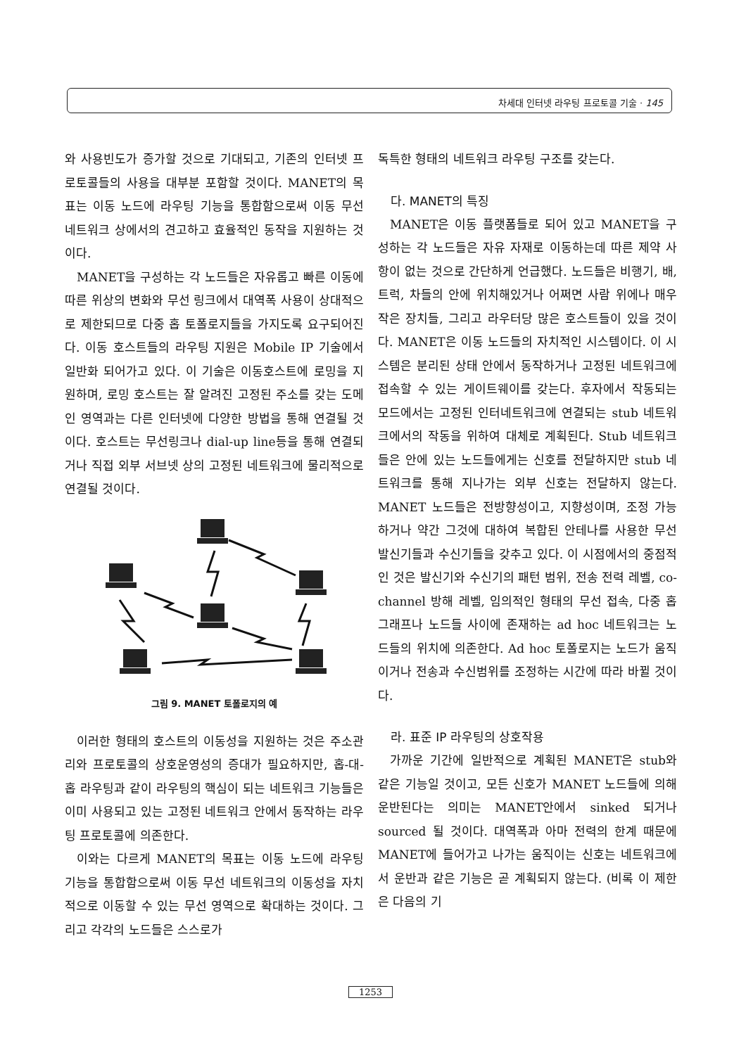차세대 인터넷 라우팅 프로토콜 기술 · 145
와 사용빈도가 증가할 것으로 기대되고, 기존의 인터넷 프로토콜들의 사용을 대부분 포함할 것이다. MANET의 목표는 이동 노드에 라우팅 기능을 통합함으로써 이동 무선 네트워크 상에서의 견고하고 효율적인 동작을 지원하는 것이다.
MANET을 구성하는 각 노드들은 자유롭고 빠른 이동에 따른 위상의 변화와 무선 링크에서 대역폭 사용이 상대적으로 제한되므로 다중 홉 토폴로지들을 가지도록 요구되어진다. 이동 호스트들의 라우팅 지원은 Mobile IP 기술에서 일반화 되어가고 있다. 이 기술은 이동호스트에 로밍을 지원하며, 로밍 호스트는 잘 알려진 고정된 주소를 갖는 도메인 영역과는 다른 인터넷에 다양한 방법을 통해 연결될 것이다. 호스트는 무선링크나 dial-up line등을 통해 연결되거나 직접 외부 서브넷 상의 고정된 네트워크에 물리적으로 연결될 것이다.
그림 9. MANET 토폴로지의 예
이러한 형태의 호스트의 이동성을 지원하는 것은 주소관리와 프로토콜의 상호운영성의 증대가 필요하지만, 홉-대-홉 라우팅과 같이 라우팅의 핵심이 되는 네트워크 기능들은 이미 사용되고 있는 고정된 네트워크 안에서 동작하는 라우팅 프로토콜에 의존한다.
이와는 다르게 MANET의 목표는 이동 노드에 라우팅 기능을 통합함으로써 이동 무선 네트워크의 이동성을 자치적으로 이동할 수 있는 무선 영역으로 확대하는 것이다. 그리고 각각의 노드들은 스스로가
독특한 형태의 네트워크 라우팅 구조를 갖는다.
다. MANET의 특징
MANET은 이동 플랫폼들로 되어 있고 MANET을 구성하는 각 노드들은 자유 자재로 이동하는데 따른 제약 사항이 없는 것으로 간단하게 언급했다. 노드들은 비행기, 배, 트럭, 차들의 안에 위치해있거나 어쩌면 사람 위에나 매우 작은 장치들, 그리고 라우터당 많은 호스트들이 있을 것이다. MANET은 이동 노드들의 자치적인 시스템이다. 이 시스템은 분리된 상태 안에서 동작하거나 고정된 네트워크에 접속할 수 있는 게이트웨이를 갖는다. 후자에서 작동되는 모드에서는 고정된 인터네트워크에 연결되는 stub 네트워크에서의 작동을 위하여 대체로 계획된다. Stub 네트워크들은 안에 있는 노드들에게는 신호를 전달하지만 stub 네트워크를 통해 지나가는 외부 신호는 전달하지 않는다. MANET 노드들은 전방향성이고, 지향성이며, 조정 가능하거나 약간 그것에 대하여 복합된 안테나를 사용한 무선 발신기들과 수신기들을 갖추고 있다. 이 시점에서의 중점적인 것은 발신기와 수신기의 패턴 범위, 전송 전력 레벨, co-channel 방해 레벨, 임의적인 형태의 무선 접속, 다중 홉 그래프나 노드들 사이에 존재하는 ad hoc 네트워크는 노드들의 위치에 의존한다. Ad hoc 토폴로지는 노드가 움직이거나 전송과 수신범위를 조정하는 시간에 따라 바뀔 것이다.
라. 표준 IP 라우팅의 상호작용
가까운 기간에 일반적으로 계획된 MANET은 stub와 같은 기능일 것이고, 모든 신호가 MANET 노드들에 의해 운반된다는 의미는 MANET안에서 sinked 되거나 sourced 될 것이다. 대역폭과 아마 전력의 한계 때문에 MANET에 들어가고 나가는 움직이는 신호는 네트워크에서 운반과 같은 기능은 곧 계획되지 않는다. (비록 이 제한은 다음의 기
1253